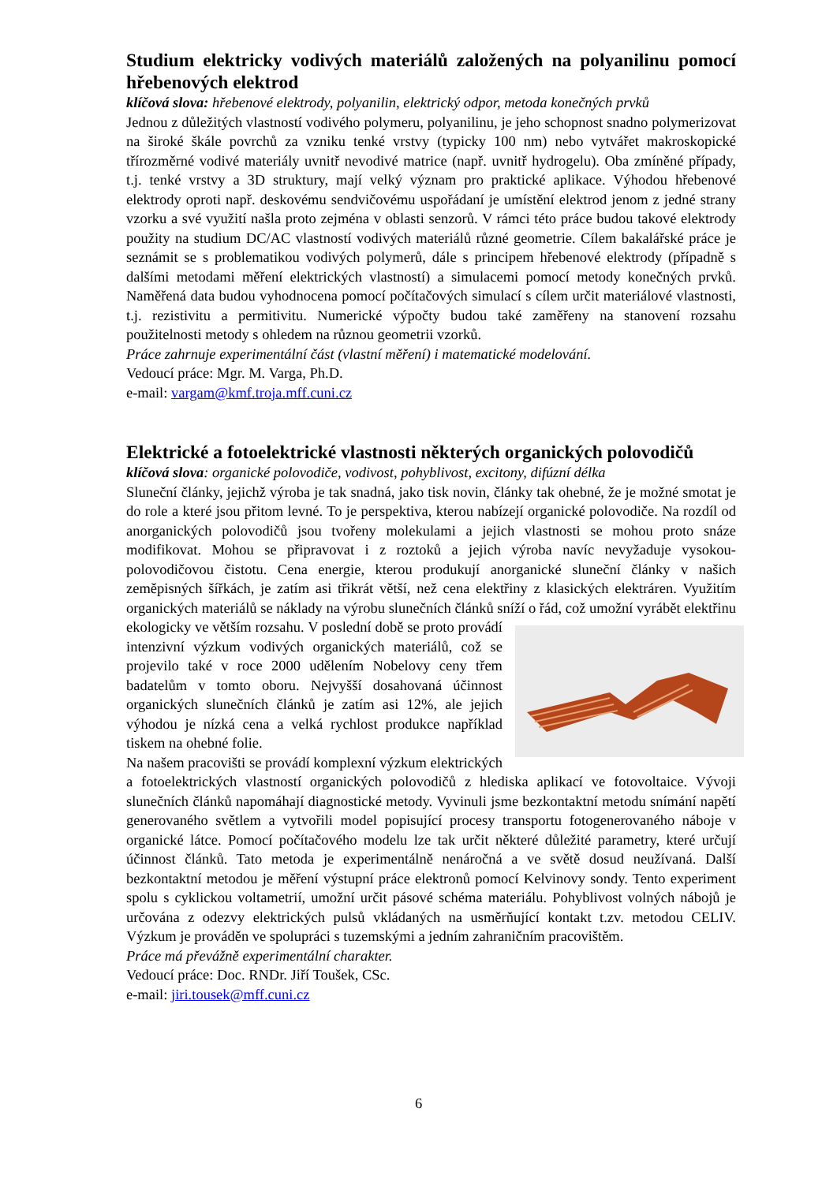Studium elektricky vodivých materiálů založených na polyanilinu pomocí hřebenových elektrod
klíčová slova: hřebenové elektrody, polyanilin, elektrický odpor, metoda konečných prvků
Jednou z důležitých vlastností vodivého polymeru, polyanilinu, je jeho schopnost snadno polymerizovat na široké škále povrchů za vzniku tenké vrstvy (typicky 100 nm) nebo vytvářet makroskopické třírozměrné vodivé materiály uvnitř nevodivé matrice (např. uvnitř hydrogelu). Oba zmíněné případy, t.j. tenké vrstvy a 3D struktury, mají velký význam pro praktické aplikace. Výhodou hřebenové elektrody oproti např. deskovému sendvičovému uspořádaní je umístění elektrod jenom z jedné strany vzorku a své využití našla proto zejména v oblasti senzorů. V rámci této práce budou takové elektrody použity na studium DC/AC vlastností vodivých materiálů různé geometrie. Cílem bakalářské práce je seznámit se s problematikou vodivých polymerů, dále s principem hřebenové elektrody (případně s dalšími metodami měření elektrických vlastností) a simulacemi pomocí metody konečných prvků. Naměřená data budou vyhodnocena pomocí počítačových simulací s cílem určit materiálové vlastnosti, t.j. rezistivitu a permitivitu. Numerické výpočty budou také zaměřeny na stanovení rozsahu použitelnosti metody s ohledem na různou geometrii vzorků.
Práce zahrnuje experimentální část (vlastní měření) i matematické modelování.
Vedoucí práce: Mgr. M. Varga, Ph.D.
e-mail: vargam@kmf.troja.mff.cuni.cz
Elektrické a fotoelektrické vlastnosti některých organických polovodičů
klíčová slova: organické polovodiče, vodivost, pohyblivost, excitony, difúzní délka
Sluneční články, jejichž výroba je tak snadná, jako tisk novin, články tak ohebné, že je možné smotat je do role a které jsou přitom levné. To je perspektiva, kterou nabízejí organické polovodiče. Na rozdíl od anorganických polovodičů jsou tvořeny molekulami a jejich vlastnosti se mohou proto snáze modifikovat. Mohou se připravovat i z roztoků a jejich výroba navíc nevyžaduje vysokou-polovodičovou čistotu. Cena energie, kterou produkují anorganické sluneční články v našich zeměpisných šířkách, je zatím asi třikrát větší, než cena elektřiny z klasických elektráren. Využitím organických materiálů se náklady na výrobu slunečních článků sníží o řád, což umožní vyrábět elektřinu ekologicky ve větším rozsahu. V poslední době se proto provádí intenzivní výzkum vodivých organických materiálů, což se projevilo také v roce 2000 udělením Nobelovy ceny třem badatelům v tomto oboru. Nejvyšší dosahovaná účinnost organických slunečních článků je zatím asi 12%, ale jejich výhodou je nízká cena a velká rychlost produkce například tiskem na ohebné folie.
Na našem pracovišti se provádí komplexní výzkum elektrických a fotoelektrických vlastností organických polovodičů z hlediska aplikací ve fotovoltaice. Vývoji slunečních článků napomáhají diagnostické metody. Vyvinuli jsme bezkontaktní metodu snímání napětí generovaného světlem a vytvořili model popisující procesy transportu fotogenerovaného náboje v organické látce. Pomocí počítačového modelu lze tak určit některé důležité parametry, které určují účinnost článků. Tato metoda je experimentálně nenáročná a ve světě dosud neužívaná. Další bezkontaktní metodou je měření výstupní práce elektronů pomocí Kelvinovy sondy. Tento experiment spolu s cyklickou voltametrií, umožní určit pásové schéma materiálu. Pohyblivost volných nábojů je určována z odezvy elektrických pulsů vkládaných na usměrňující kontakt t.zv. metodou CELIV. Výzkum je prováděn ve spolupráci s tuzemskými a jedním zahraničním pracovištěm.
Práce má převážně experimentální charakter.
Vedoucí práce: Doc. RNDr. Jiří Toušek, CSc.
e-mail: jiri.tousek@mff.cuni.cz
6